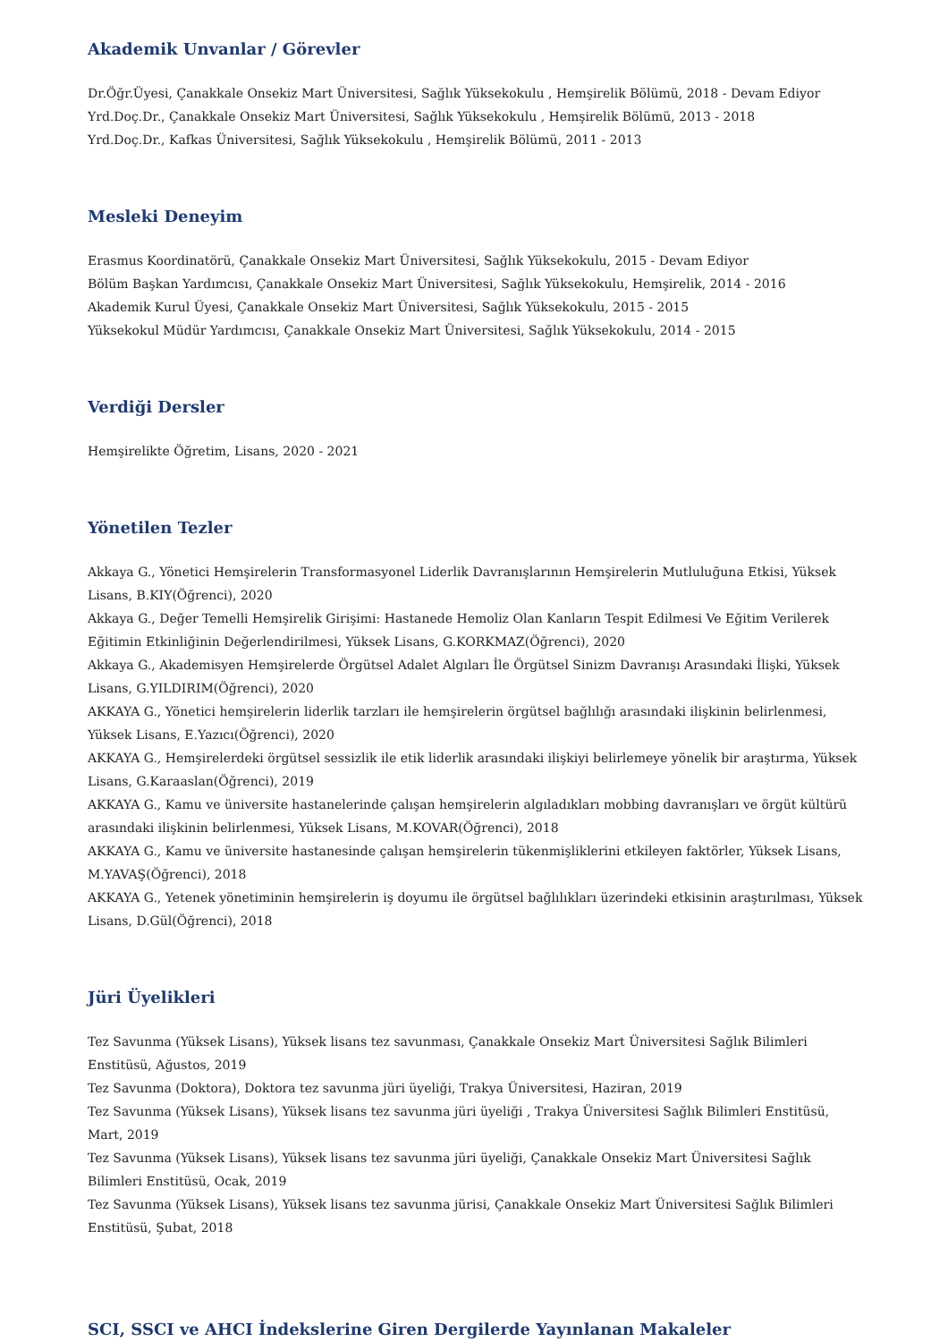Akademik Unvanlar / Görevler
Dr.Öğr.Üyesi, Çanakkale Onsekiz Mart Üniversitesi, Sağlık Yüksekokulu , Hemşirelik Bölümü, 2018 - Devam Ediyor
Yrd.Doç.Dr., Çanakkale Onsekiz Mart Üniversitesi, Sağlık Yüksekokulu , Hemşirelik Bölümü, 2013 - 2018
Yrd.Doç.Dr., Kafkas Üniversitesi, Sağlık Yüksekokulu , Hemşirelik Bölümü, 2011 - 2013
Mesleki Deneyim
Erasmus Koordinatörü, Çanakkale Onsekiz Mart Üniversitesi, Sağlık Yüksekokulu, 2015 - Devam Ediyor
Bölüm Başkan Yardımcısı, Çanakkale Onsekiz Mart Üniversitesi, Sağlık Yüksekokulu, Hemşirelik, 2014 - 2016
Akademik Kurul Üyesi, Çanakkale Onsekiz Mart Üniversitesi, Sağlık Yüksekokulu, 2015 - 2015
Yüksekokul Müdür Yardımcısı, Çanakkale Onsekiz Mart Üniversitesi, Sağlık Yüksekokulu, 2014 - 2015
Verdiği Dersler
Hemşirelikte Öğretim, Lisans, 2020 - 2021
Yönetilen Tezler
Akkaya G., Yönetici Hemşirelerin Transformasyonel Liderlik Davranışlarının Hemşirelerin Mutluluğuna Etkisi, Yüksek Lisans, B.KIY(Öğrenci), 2020
Akkaya G., Değer Temelli Hemşirelik Girişimi: Hastanede Hemoliz Olan Kanların Tespit Edilmesi Ve Eğitim Verilerek Eğitimin Etkinliğinin Değerlendirilmesi, Yüksek Lisans, G.KORKMAZ(Öğrenci), 2020
Akkaya G., Akademisyen Hemşirelerde Örgütsel Adalet Algıları İle Örgütsel Sinizm Davranışı Arasındaki İlişki, Yüksek Lisans, G.YILDIRIM(Öğrenci), 2020
AKKAYA G., Yönetici hemşirelerin liderlik tarzları ile hemşirelerin örgütsel bağlılığı arasındaki ilişkinin belirlenmesi, Yüksek Lisans, E.Yazıcı(Öğrenci), 2020
AKKAYA G., Hemşirelerdeki örgütsel sessizlik ile etik liderlik arasındaki ilişkiyi belirlemeye yönelik bir araştırma, Yüksek Lisans, G.Karaaslan(Öğrenci), 2019
AKKAYA G., Kamu ve üniversite hastanelerinde çalışan hemşirelerin algıladıkları mobbing davranışları ve örgüt kültürü arasındaki ilişkinin belirlenmesi, Yüksek Lisans, M.KOVAR(Öğrenci), 2018
AKKAYA G., Kamu ve üniversite hastanesinde çalışan hemşirelerin tükenmişliklerini etkileyen faktörler, Yüksek Lisans, M.YAVAŞ(Öğrenci), 2018
AKKAYA G., Yetenek yönetiminin hemşirelerin iş doyumu ile örgütsel bağlılıkları üzerindeki etkisinin araştırılması, Yüksek Lisans, D.Gül(Öğrenci), 2018
Jüri Üyelikleri
Tez Savunma (Yüksek Lisans), Yüksek lisans tez savunması, Çanakkale Onsekiz Mart Üniversitesi Sağlık Bilimleri Enstitüsü, Ağustos, 2019
Tez Savunma (Doktora), Doktora tez savunma jüri üyeliği, Trakya Üniversitesi, Haziran, 2019
Tez Savunma (Yüksek Lisans), Yüksek lisans tez savunma jüri üyeliği , Trakya Üniversitesi Sağlık Bilimleri Enstitüsü, Mart, 2019
Tez Savunma (Yüksek Lisans), Yüksek lisans tez savunma jüri üyeliği, Çanakkale Onsekiz Mart Üniversitesi Sağlık Bilimleri Enstitüsü, Ocak, 2019
Tez Savunma (Yüksek Lisans), Yüksek lisans tez savunma jürisi, Çanakkale Onsekiz Mart Üniversitesi Sağlık Bilimleri Enstitüsü, Şubat, 2018
SCI, SSCI ve AHCI İndekslerine Giren Dergilerde Yayınlanan Makaleler